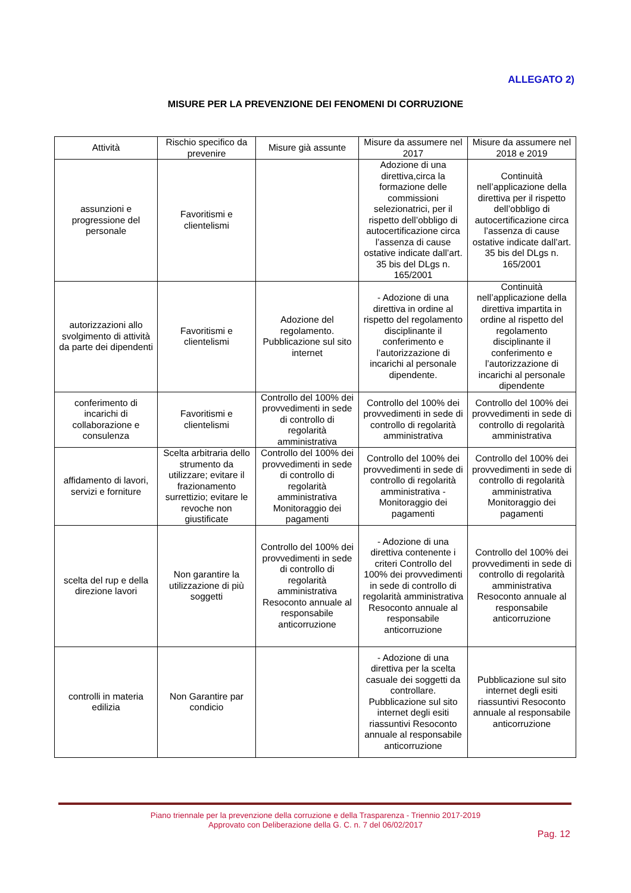ALLEGATO 2)
MISURE PER LA PREVENZIONE DEI FENOMENI DI CORRUZIONE
| Attività | Rischio specifico da prevenire | Misure già assunte | Misure da assumere nel 2017 | Misure da assumere nel 2018 e 2019 |
| --- | --- | --- | --- | --- |
| assunzioni e progressione del personale | Favoritismi e clientelismi | | Adozione di una direttiva,circa la formazione delle commissioni selezionatrici, per il rispetto dell’obbligo di autocertificazione circa l’assenza di cause ostative indicate dall’art. 35 bis del DLgs n. 165/2001 | Continuità nell’applicazione della direttiva per il rispetto dell’obbligo di autocertificazione circa l’assenza di cause ostative indicate dall’art. 35 bis del DLgs n. 165/2001 |
| autorizzazioni allo svolgimento di attività da parte dei dipendenti | Favoritismi e clientelismi | Adozione del regolamento. Pubblicazione sul sito internet | - Adozione di una direttiva in ordine al rispetto del regolamento disciplinante il conferimento e l’autorizzazione di incarichi al personale dipendente. | Continuità nell’applicazione della direttiva impartita in ordine al rispetto del regolamento disciplinante il conferimento e l’autorizzazione di incarichi al personale dipendente |
| conferimento di incarichi di collaborazione e consulenza | Favoritismi e clientelismi | Controllo del 100% dei provvedimenti in sede di controllo di regolarità amministrativa | Controllo del 100% dei provvedimenti in sede di controllo di regolarità amministrativa | Controllo del 100% dei provvedimenti in sede di controllo di regolarità amministrativa |
| affidamento di lavori, servizi e forniture | Scelta arbitraria dello strumento da utilizzare; evitare il frazionamento surrettizio; evitare le revoche non giustificate | Controllo del 100% dei provvedimenti in sede di controllo di regolarità amministrativa Monitoraggio dei pagamenti | Controllo del 100% dei provvedimenti in sede di controllo di regolarità amministrativa - Monitoraggio dei pagamenti | Controllo del 100% dei provvedimenti in sede di controllo di regolarità amministrativa Monitoraggio dei pagamenti |
| scelta del rup e della direzione lavori | Non garantire la utilizzazione di più soggetti | Controllo del 100% dei provvedimenti in sede di controllo di regolarità amministrativa Resoconto annuale al responsabile anticorruzione | - Adozione di una direttiva contenente i criteri Controllo del 100% dei provvedimenti in sede di controllo di regolarità amministrativa Resoconto annuale al responsabile anticorruzione | Controllo del 100% dei provvedimenti in sede di controllo di regolarità amministrativa Resoconto annuale al responsabile anticorruzione |
| controlli in materia edilizia | Non Garantire par condicio | | - Adozione di una direttiva per la scelta casuale dei soggetti da controllare. Pubblicazione sul sito internet degli esiti riassuntivi Resoconto annuale al responsabile anticorruzione | Pubblicazione sul sito internet degli esiti riassuntivi Resoconto annuale al responsabile anticorruzione |
Piano triennale per la prevenzione della corruzione e della Trasparenza - Triennio 2017-2019
Approvato con Deliberazione della G. C. n. 7 del 06/02/2017
Pag. 12